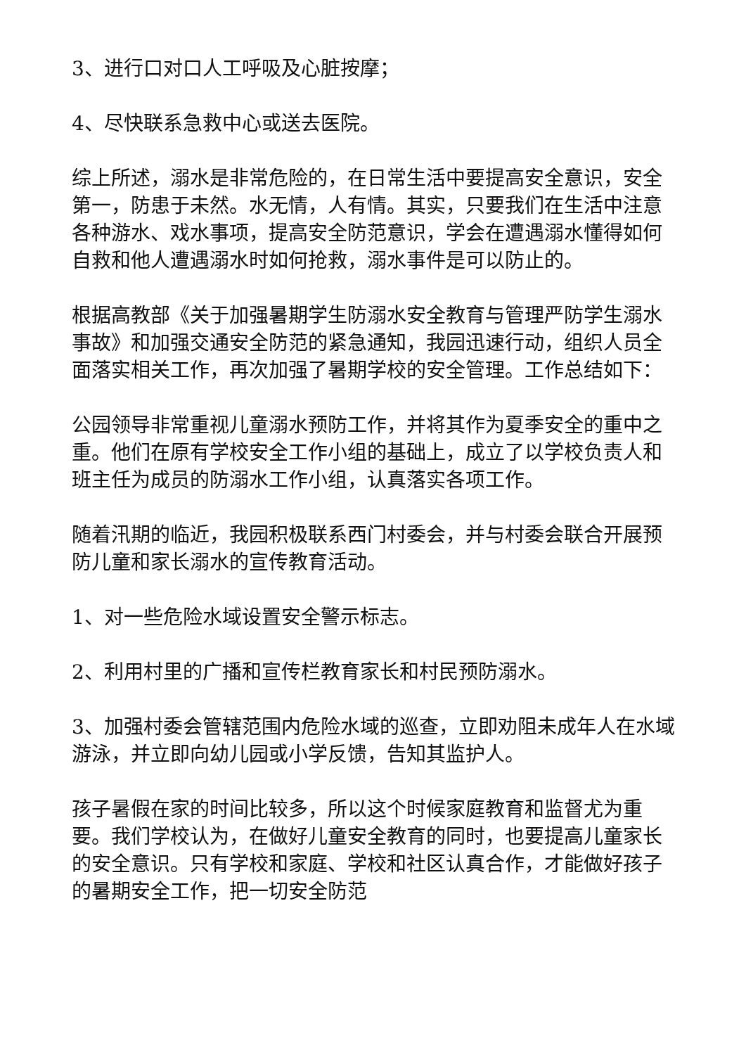3、进行口对口人工呼吸及心脏按摩；
4、尽快联系急救中心或送去医院。
综上所述，溺水是非常危险的，在日常生活中要提高安全意识，安全第一，防患于未然。水无情，人有情。其实，只要我们在生活中注意各种游水、戏水事项，提高安全防范意识，学会在遭遇溺水懂得如何自救和他人遭遇溺水时如何抢救，溺水事件是可以防止的。
根据高教部《关于加强暑期学生防溺水安全教育与管理严防学生溺水事故》和加强交通安全防范的紧急通知，我园迅速行动，组织人员全面落实相关工作，再次加强了暑期学校的安全管理。工作总结如下：
公园领导非常重视儿童溺水预防工作，并将其作为夏季安全的重中之重。他们在原有学校安全工作小组的基础上，成立了以学校负责人和班主任为成员的防溺水工作小组，认真落实各项工作。
随着汛期的临近，我园积极联系西门村委会，并与村委会联合开展预防儿童和家长溺水的宣传教育活动。
1、对一些危险水域设置安全警示标志。
2、利用村里的广播和宣传栏教育家长和村民预防溺水。
3、加强村委会管辖范围内危险水域的巡查，立即劝阻未成年人在水域游泳，并立即向幼儿园或小学反馈，告知其监护人。
孩子暑假在家的时间比较多，所以这个时候家庭教育和监督尤为重要。我们学校认为，在做好儿童安全教育的同时，也要提高儿童家长的安全意识。只有学校和家庭、学校和社区认真合作，才能做好孩子的暑期安全工作，把一切安全防范